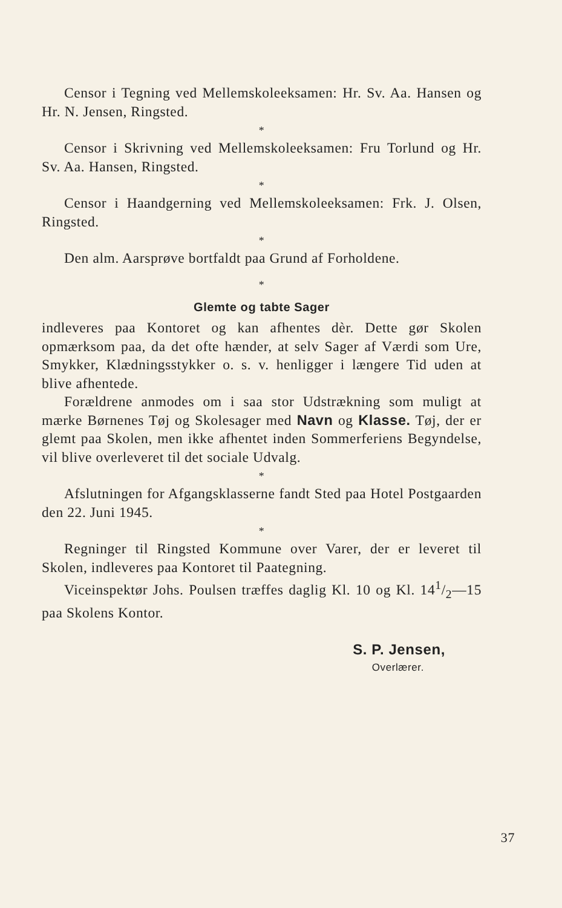Censor i Tegning ved Mellemskoleeksamen: Hr. Sv. Aa. Hansen og Hr. N. Jensen, Ringsted.
*
Censor i Skrivning ved Mellemskoleeksamen: Fru Torlund og Hr. Sv. Aa. Hansen, Ringsted.
*
Censor i Haandgerning ved Mellemskoleeksamen: Frk. J. Olsen, Ringsted.
*
Den alm. Aarsprøve bortfaldt paa Grund af Forholdene.
*
Glemte og tabte Sager
indleveres paa Kontoret og kan afhentes dèr. Dette gør Skolen opmærksom paa, da det ofte hænder, at selv Sager af Værdi som Ure, Smykker, Klædningsstykker o. s. v. henligger i længere Tid uden at blive afhentede.
Forældrene anmodes om i saa stor Udstrækning som muligt at mærke Børnenes Tøj og Skolesager med Navn og Klasse. Tøj, der er glemt paa Skolen, men ikke afhentet inden Sommerferiens Begyndelse, vil blive overleveret til det sociale Udvalg.
*
Afslutningen for Afgangsklasserne fandt Sted paa Hotel Postgaarden den 22. Juni 1945.
*
Regninger til Ringsted Kommune over Varer, der er leveret til Skolen, indleveres paa Kontoret til Paategning.
Viceinspektør Johs. Poulsen træffes daglig Kl. 10 og Kl. 141/2—15 paa Skolens Kontor.
S. P. Jensen,
Overlærer.
37